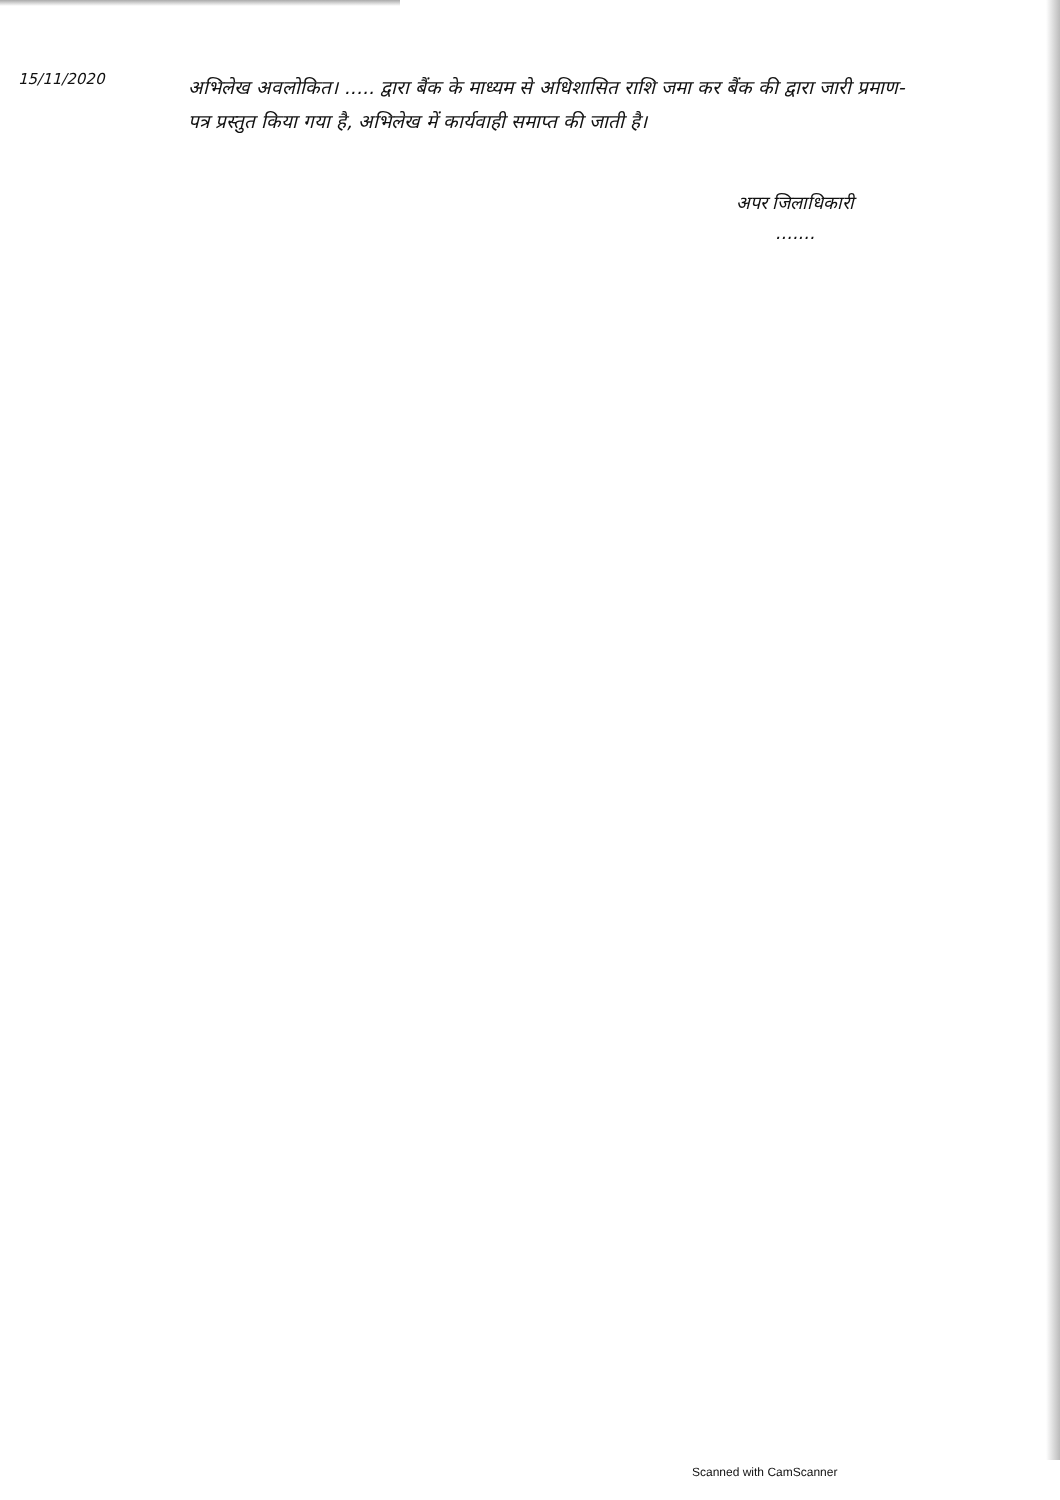15/11/2020
अभिलेख अवलोकित। ..... द्वारा बैंक के माध्यम से अधिशासित राशि जमा कर बैंक की द्वारा जारी प्रमाण-पत्र प्रस्तुत किया गया है, अभिलेख में कार्यवाही समाप्त की जाती है।
अपर जिलाधिकारी
.......
Scanned with CamScanner